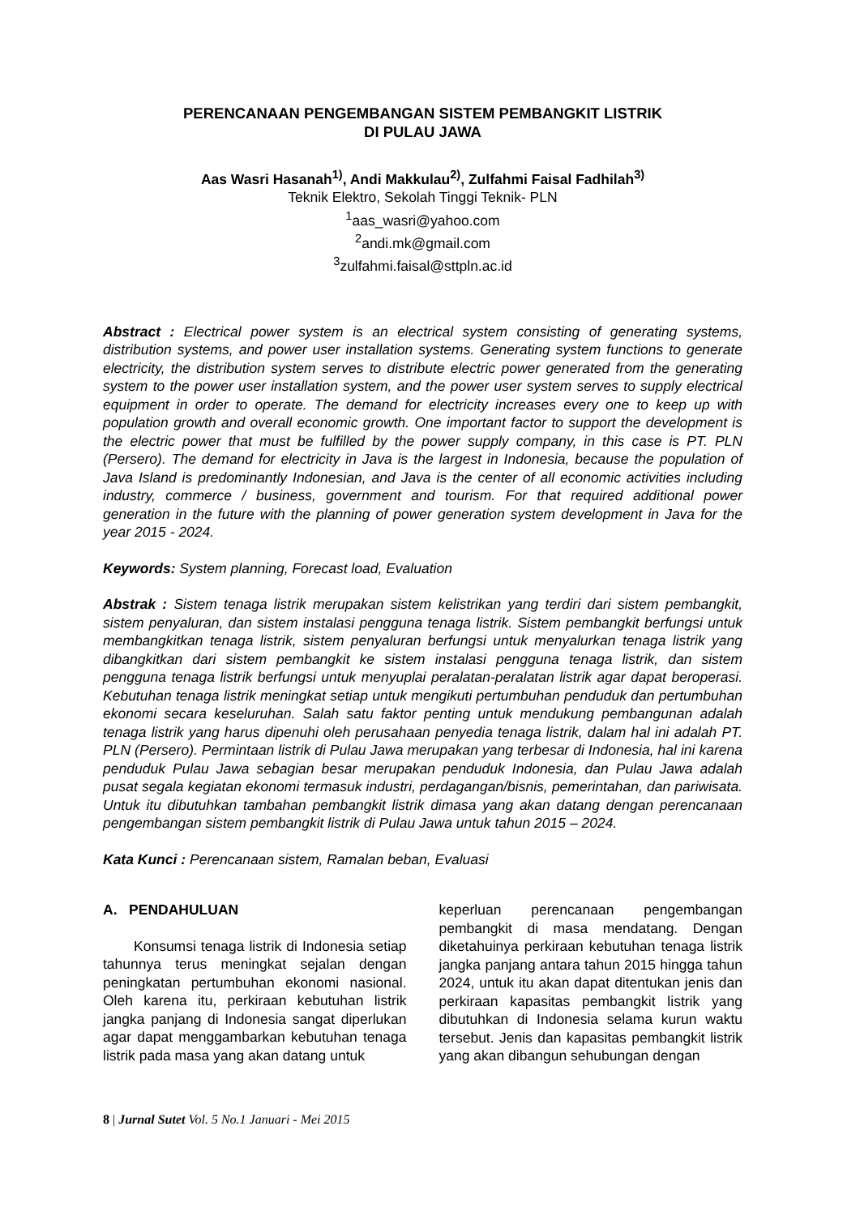PERENCANAAN PENGEMBANGAN SISTEM PEMBANGKIT LISTRIK
DI PULAU JAWA
Aas Wasri Hasanah<sup>1)</sup>, Andi Makkulau<sup>2)</sup>, Zulfahmi Faisal Fadhilah<sup>3)</sup>
Teknik Elektro, Sekolah Tinggi Teknik- PLN
<sup>1</sup> aas_wasri@yahoo.com
<sup>2</sup> andi.mk@gmail.com
<sup>3</sup> zulfahmi.faisal@sttpln.ac.id
Abstract : Electrical power system is an electrical system consisting of generating systems, distribution systems, and power user installation systems. Generating system functions to generate electricity, the distribution system serves to distribute electric power generated from the generating system to the power user installation system, and the power user system serves to supply electrical equipment in order to operate. The demand for electricity increases every one to keep up with population growth and overall economic growth. One important factor to support the development is the electric power that must be fulfilled by the power supply company, in this case is PT. PLN (Persero). The demand for electricity in Java is the largest in Indonesia, because the population of Java Island is predominantly Indonesian, and Java is the center of all economic activities including industry, commerce / business, government and tourism. For that required additional power generation in the future with the planning of power generation system development in Java for the year 2015 - 2024.
Keywords: System planning, Forecast load, Evaluation
Abstrak : Sistem tenaga listrik merupakan sistem kelistrikan yang terdiri dari sistem pembangkit, sistem penyaluran, dan sistem instalasi pengguna tenaga listrik. Sistem pembangkit berfungsi untuk membangkitkan tenaga listrik, sistem penyaluran berfungsi untuk menyalurkan tenaga listrik yang dibangkitkan dari sistem pembangkit ke sistem instalasi pengguna tenaga listrik, dan sistem pengguna tenaga listrik berfungsi untuk menyuplai peralatan-peralatan listrik agar dapat beroperasi. Kebutuhan tenaga listrik meningkat setiap untuk mengikuti pertumbuhan penduduk dan pertumbuhan ekonomi secara keseluruhan. Salah satu faktor penting untuk mendukung pembangunan adalah tenaga listrik yang harus dipenuhi oleh perusahaan penyedia tenaga listrik, dalam hal ini adalah PT. PLN (Persero). Permintaan listrik di Pulau Jawa merupakan yang terbesar di Indonesia, hal ini karena penduduk Pulau Jawa sebagian besar merupakan penduduk Indonesia, dan Pulau Jawa adalah pusat segala kegiatan ekonomi termasuk industri, perdagangan/bisnis, pemerintahan, dan pariwisata. Untuk itu dibutuhkan tambahan pembangkit listrik dimasa yang akan datang dengan perencanaan pengembangan sistem pembangkit listrik di Pulau Jawa untuk tahun 2015 – 2024.
Kata Kunci : Perencanaan sistem, Ramalan beban, Evaluasi
A. PENDAHULUAN
Konsumsi tenaga listrik di Indonesia setiap tahunnya terus meningkat sejalan dengan peningkatan pertumbuhan ekonomi nasional. Oleh karena itu, perkiraan kebutuhan listrik jangka panjang di Indonesia sangat diperlukan agar dapat menggambarkan kebutuhan tenaga listrik pada masa yang akan datang untuk
keperluan perencanaan pengembangan pembangkit di masa mendatang. Dengan diketahuinya perkiraan kebutuhan tenaga listrik jangka panjang antara tahun 2015 hingga tahun 2024, untuk itu akan dapat ditentukan jenis dan perkiraan kapasitas pembangkit listrik yang dibutuhkan di Indonesia selama kurun waktu tersebut. Jenis dan kapasitas pembangkit listrik yang akan dibangun sehubungan dengan
8 | Jurnal Sutet Vol. 5 No.1 Januari - Mei 2015